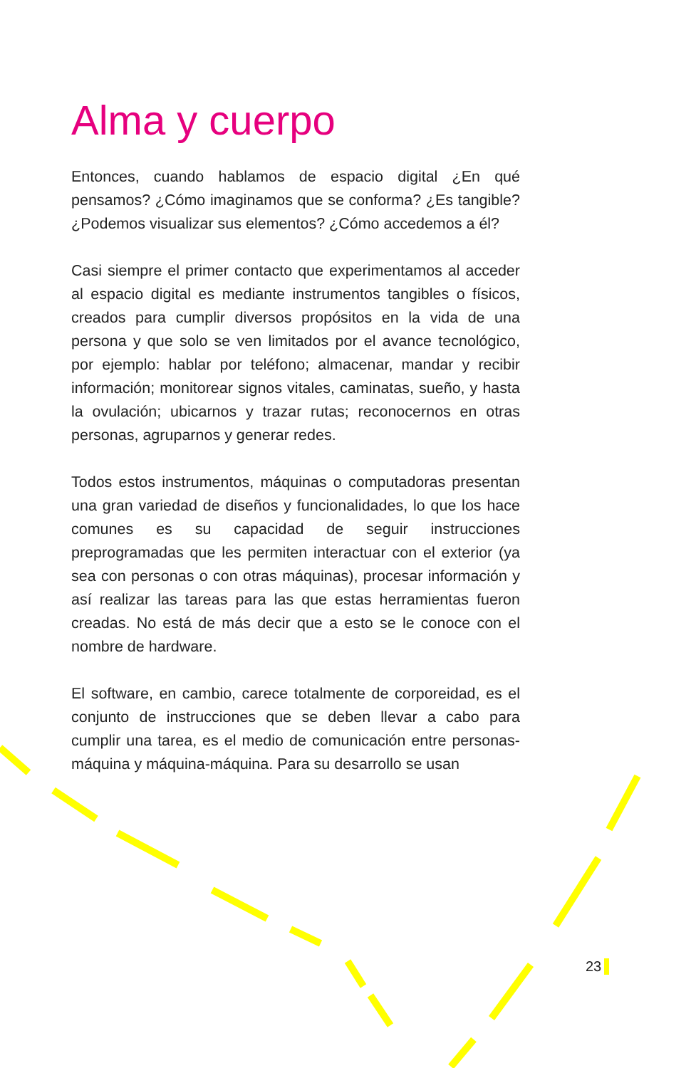Alma y cuerpo
Entonces, cuando hablamos de espacio digital ¿En qué pensamos? ¿Cómo imaginamos que se conforma? ¿Es tangible? ¿Podemos visualizar sus elementos? ¿Cómo accedemos a él?
Casi siempre el primer contacto que experimentamos al acceder al espacio digital es mediante instrumentos tangibles o físicos, creados para cumplir diversos propósitos en la vida de una persona y que solo se ven limitados por el avance tecnológico, por ejemplo: hablar por teléfono; almacenar, mandar y recibir información; monitorear signos vitales, caminatas, sueño, y hasta la ovulación; ubicarnos y trazar rutas; reconocernos en otras personas, agruparnos y generar redes.
Todos estos instrumentos, máquinas o computadoras presentan una gran variedad de diseños y funcionalidades, lo que los hace comunes es su capacidad de seguir instrucciones preprogramadas que les permiten interactuar con el exterior (ya sea con personas o con otras máquinas), procesar información y así realizar las tareas para las que estas herramientas fueron creadas. No está de más decir que a esto se le conoce con el nombre de hardware.
El software, en cambio, carece totalmente de corporeidad, es el conjunto de instrucciones que se deben llevar a cabo para cumplir una tarea, es el medio de comunicación entre personas-máquina y máquina-máquina. Para su desarrollo se usan
23